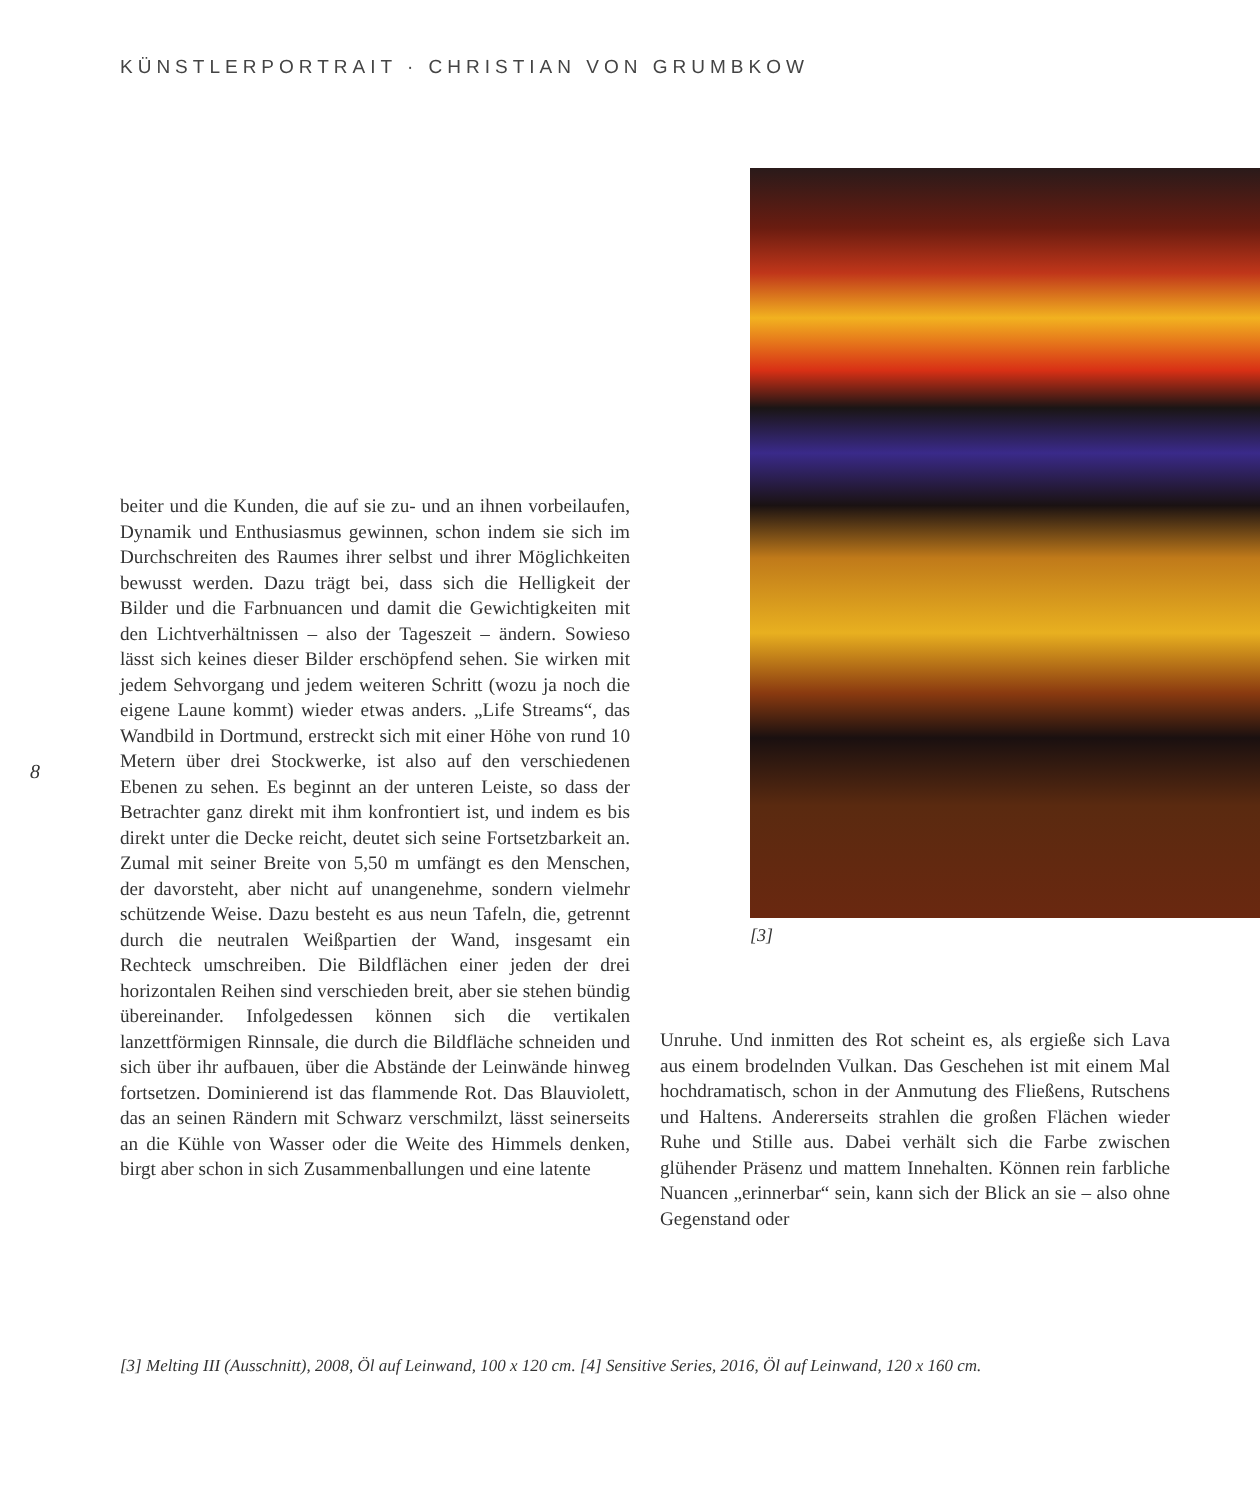KÜNSTLERPORTRAIT · CHRISTIAN VON GRUMBKOW
[3]
8
beiter und die Kunden, die auf sie zu- und an ihnen vorbeilaufen, Dynamik und Enthusiasmus gewinnen, schon indem sie sich im Durchschreiten des Raumes ihrer selbst und ihrer Möglichkeiten bewusst werden. Dazu trägt bei, dass sich die Helligkeit der Bilder und die Farbnuancen und damit die Gewichtigkeiten mit den Lichtverhältnissen – also der Tageszeit – ändern. Sowieso lässt sich keines dieser Bilder erschöpfend sehen. Sie wirken mit jedem Sehvorgang und jedem weiteren Schritt (wozu ja noch die eigene Laune kommt) wieder etwas anders. „Life Streams“, das Wandbild in Dortmund, erstreckt sich mit einer Höhe von rund 10 Metern über drei Stockwerke, ist also auf den verschiedenen Ebenen zu sehen. Es beginnt an der unteren Leiste, so dass der Betrachter ganz direkt mit ihm konfrontiert ist, und indem es bis direkt unter die Decke reicht, deutet sich seine Fortsetzbarkeit an. Zumal mit seiner Breite von 5,50 m umfängt es den Menschen, der davorsteht, aber nicht auf unangenehme, sondern vielmehr schützende Weise. Dazu besteht es aus neun Tafeln, die, getrennt durch die neutralen Weißpartien der Wand, insgesamt ein Rechteck umschreiben. Die Bildflächen einer jeden der drei horizontalen Reihen sind verschieden breit, aber sie stehen bündig übereinander. Infolgedessen können sich die vertikalen lanzettförmigen Rinnsale, die durch die Bildfläche schneiden und sich über ihr aufbauen, über die Abstände der Leinwände hinweg fortsetzen. Dominierend ist das flammende Rot. Das Blauviolett, das an seinen Rändern mit Schwarz verschmilzt, lässt seinerseits an die Kühle von Wasser oder die Weite des Himmels denken, birgt aber schon in sich Zusammenballungen und eine latente
Unruhe. Und inmitten des Rot scheint es, als ergieße sich Lava aus einem brodelnden Vulkan. Das Geschehen ist mit einem Mal hochdramatisch, schon in der Anmutung des Fließens, Rutschens und Haltens. Andererseits strahlen die großen Flächen wieder Ruhe und Stille aus. Dabei verhält sich die Farbe zwischen glühender Präsenz und mattem Innehalten. Können rein farbliche Nuancen „erinnerbar“ sein, kann sich der Blick an sie – also ohne Gegenstand oder
[3] Melting III (Ausschnitt), 2008, Öl auf Leinwand, 100 x 120 cm. [4] Sensitive Series, 2016, Öl auf Leinwand, 120 x 160 cm.